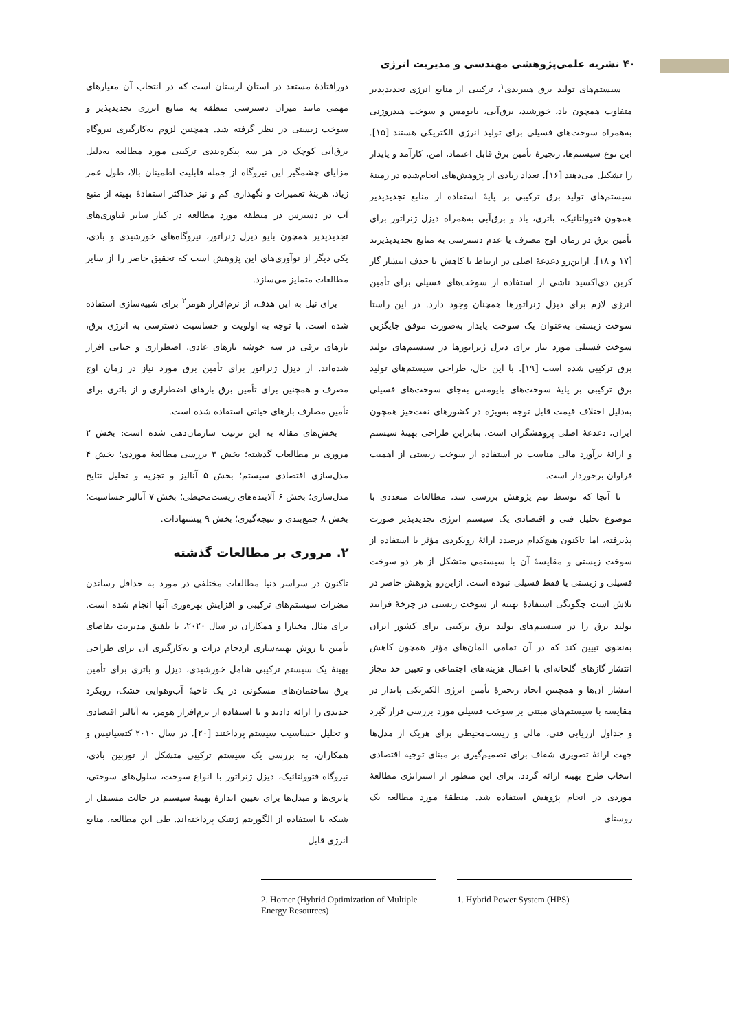۴۰ نشریه علمی‌پژوهشی مهندسی و مدیریت انرژی
سیستم‌های تولید برق هیبریدی<sup>۱</sup>، ترکیبی از منابع انرژی تجدیدپذیر متفاوت همچون باد، خورشید، برق‌آبی، بایومس و سوخت هیدروژنی به‌همراه سوخت‌های فسیلی برای تولید انرژی الکتریکی هستند [۱۵]. این نوع سیستم‌ها، زنجیرهٔ تأمین برق قابل اعتماد، امن، کارآمد و پایدار را تشکیل می‌دهند [۱۶]. تعداد زیادی از پژوهش‌های انجام‌شده در زمینهٔ سیستم‌های تولید برق ترکیبی بر پایهٔ استفاده از منابع تجدیدپذیر همچون فتوولتائیک، باتری، باد و برق‌آبی به‌همراه دیزل ژنراتور برای تأمین برق در زمان اوج مصرف یا عدم دسترسی به منابع تجدیدپذیرند [۱۷ و ۱۸]. ازاین‌رو دغدغهٔ اصلی در ارتباط با کاهش یا حذف انتشار گاز کربن دی‌اکسید ناشی از استفاده از سوخت‌های فسیلی برای تأمین انرژی لازم برای دیزل ژنراتورها همچنان وجود دارد. در این راستا سوخت زیستی به‌عنوان یک سوخت پایدار به‌صورت موفق جایگزین سوخت فسیلی مورد نیاز برای دیزل ژنراتورها در سیستم‌های تولید برق ترکیبی شده است [۱۹]. با این حال، طراحی سیستم‌های تولید برق ترکیبی بر پایهٔ سوخت‌های بایومس به‌جای سوخت‌های فسیلی به‌دلیل اختلاف قیمت قابل توجه به‌ویژه در کشورهای نفت‌خیز همچون ایران، دغدغهٔ اصلی پژوهشگران است. بنابراین طراحی بهینهٔ سیستم و ارائهٔ برآورد مالی مناسب در استفاده از سوخت زیستی از اهمیت فراوان برخوردار است.
تا آنجا که توسط تیم پژوهش بررسی شد، مطالعات متعددی با موضوع تحلیل فنی و اقتصادی یک سیستم انرژی تجدیدپذیر صورت پذیرفته، اما تاکنون هیچ‌کدام درصدد ارائهٔ رویکردی مؤثر با استفاده از سوخت زیستی و مقایسهٔ آن با سیستمی متشکل از هر دو سوخت فسیلی و زیستی یا فقط فسیلی نبوده است. ازاین‌رو پژوهش حاضر در تلاش است چگونگی استفادهٔ بهینه از سوخت زیستی در چرخهٔ فرایند تولید برق را در سیستم‌های تولید برق ترکیبی برای کشور ایران به‌نحوی تبیین کند که در آن تمامی المان‌های مؤثر همچون کاهش انتشار گازهای گلخانه‌ای با اعمال هزینه‌های اجتماعی و تعیین حد مجاز انتشار آن‌ها و همچنین ایجاد زنجیرهٔ تأمین انرژی الکتریکی پایدار در مقایسه با سیستم‌های مبتنی بر سوخت فسیلی مورد بررسی قرار گیرد و جداول ارزیابی فنی، مالی و زیست‌محیطی برای هریک از مدل‌ها جهت ارائهٔ تصویری شفاف برای تصمیم‌گیری بر مبنای توجیه اقتصادی انتخاب طرح بهینه ارائه گردد. برای این منظور از استراتژی مطالعهٔ موردی در انجام پژوهش استفاده شد. منطقهٔ مورد مطالعه یک روستای
دورافتادهٔ مستعد در استان لرستان است که در انتخاب آن معیارهای مهمی مانند میزان دسترسی منطقه به منابع انرژی تجدیدپذیر و سوخت زیستی در نظر گرفته شد. همچنین لزوم به‌کارگیری نیروگاه برق‌آبی کوچک در هر سه پیکره‌بندی ترکیبی مورد مطالعه به‌دلیل مزایای چشمگیر این نیروگاه از جمله قابلیت اطمینان بالا، طول عمر زیاد، هزینهٔ تعمیرات و نگهداری کم و نیز حداکثر استفادهٔ بهینه از منبع آب در دسترس در منطقه مورد مطالعه در کنار سایر فناوری‌های تجدیدپذیر همچون بایو دیزل ژنراتور، نیروگاه‌های خورشیدی و بادی، یکی دیگر از نوآوری‌های این پژوهش است که تحقیق حاضر را از سایر مطالعات متمایز می‌سازد.
برای نیل به این هدف، از نرم‌افزار هومر<sup>۲</sup> برای شبیه‌سازی استفاده شده است. با توجه به اولویت و حساسیت دسترسی به انرژی برق، بارهای برقی در سه خوشه بارهای عادی، اضطراری و حیاتی افراز شده‌اند. از دیزل ژنراتور برای تأمین برق مورد نیاز در زمان اوج مصرف و همچنین برای تأمین برق بارهای اضطراری و از باتری برای تأمین مصارف بارهای حیاتی استفاده شده است.
بخش‌های مقاله به این ترتیب سازمان‌دهی شده است: بخش ۲ مروری بر مطالعات گذشته؛ بخش ۳ بررسی مطالعهٔ موردی؛ بخش ۴ مدل‌سازی اقتصادی سیستم؛ بخش ۵ آنالیز و تجزیه و تحلیل نتایج مدل‌سازی؛ بخش ۶ آلاینده‌های زیست‌محیطی؛ بخش ۷ آنالیز حساسیت؛ بخش ۸ جمع‌بندی و نتیجه‌گیری؛ بخش ۹ پیشنهادات.
۲. مروری بر مطالعات گذشته
تاکنون در سراسر دنیا مطالعات مختلفی در مورد به حداقل رساندن مضرات سیستم‌های ترکیبی و افزایش بهره‌وری آنها انجام شده است. برای مثال مختارا و همکاران در سال ۲۰۲۰، با تلفیق مدیریت تقاضای تأمین با روش بهینه‌سازی ازدحام ذرات و به‌کارگیری آن برای طراحی بهینهٔ یک سیستم ترکیبی شامل خورشیدی، دیزل و باتری برای تأمین برق ساختمان‌های مسکونی در یک ناحیهٔ آب‌وهوایی خشک، رویکرد جدیدی را ارائه دادند و با استفاده از نرم‌افزار هومر، به آنالیز اقتصادی و تحلیل حساسیت سیستم پرداختند [۲۰]. در سال ۲۰۱۰ کتسیانیس و همکاران، به بررسی یک سیستم ترکیبی متشکل از توربین بادی، نیروگاه فتوولتائیک، دیزل ژنراتور با انواع سوخت، سلول‌های سوختی، باتری‌ها و مبدل‌ها برای تعیین اندازهٔ بهینهٔ سیستم در حالت مستقل از شبکه با استفاده از الگوریتم ژنتیک پرداخته‌اند. طی این مطالعه، منابع انرژی قابل
1. Hybrid Power System (HPS)
2. Homer (Hybrid Optimization of Multiple Energy Resources)